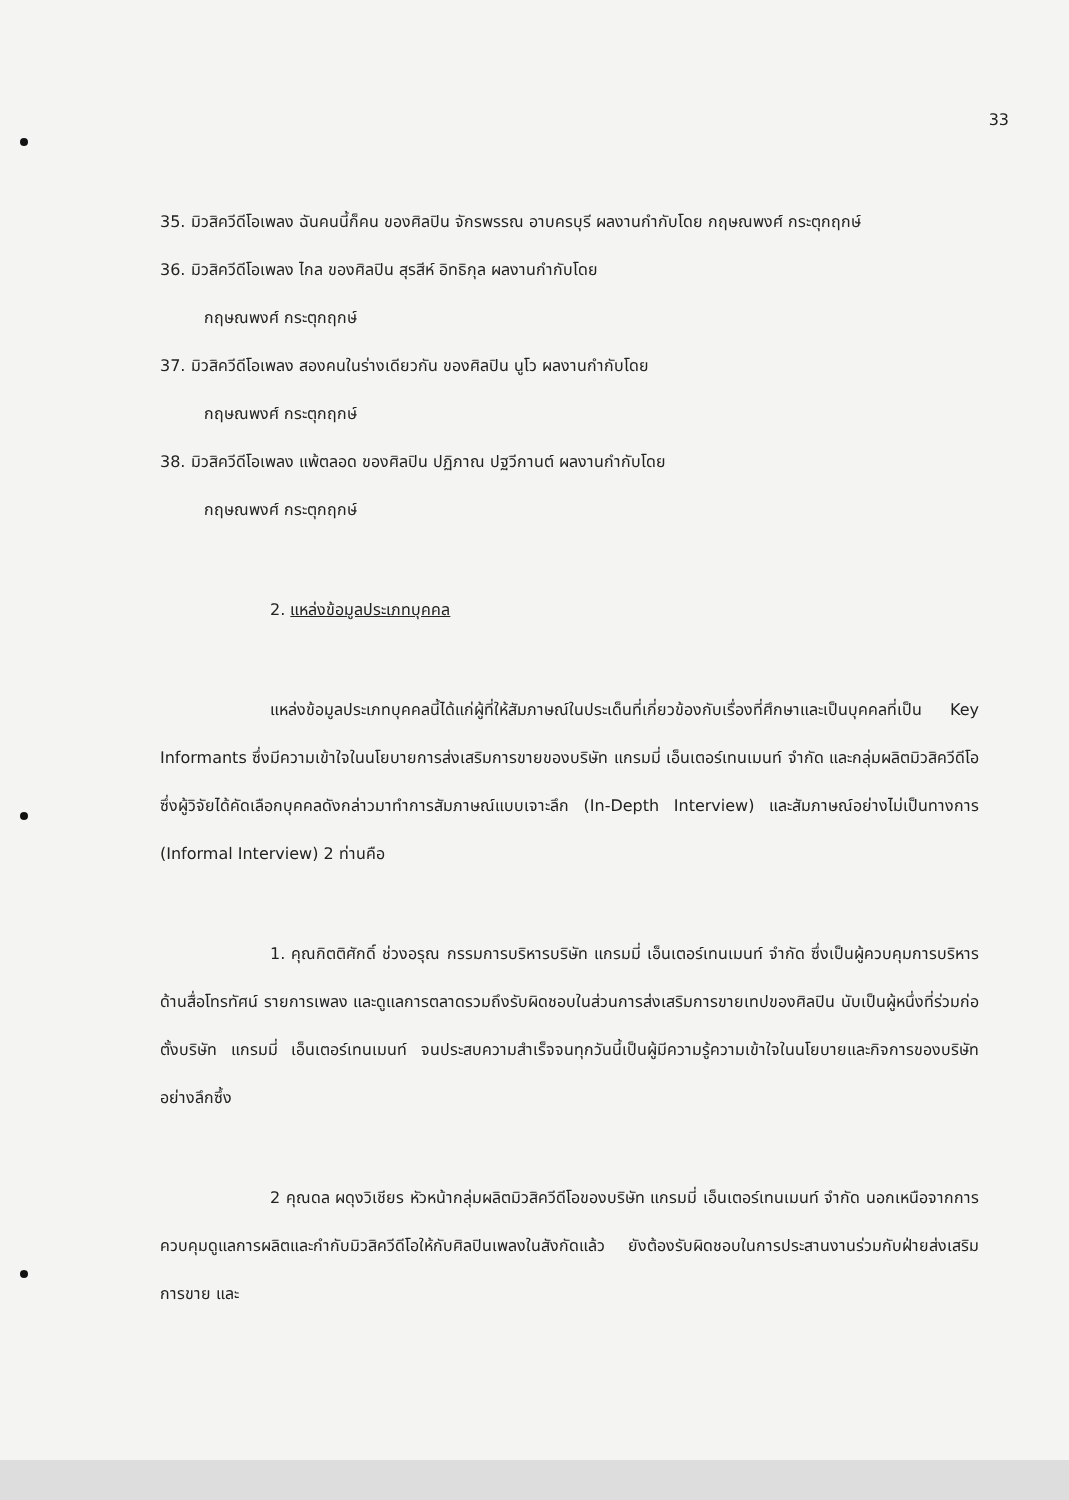33
35. มิวสิควีดีโอเพลง ฉันคนนี้ก็คน ของศิลปิน จักรพรรณ อาบครบุรี ผลงานกำกับโดย กฤษณพงศ์ กระตุกฤกษ์
36. มิวสิควีดีโอเพลง ไกล ของศิลปิน สุรสีห์ อิทธิกุล ผลงานกำกับโดย
กฤษณพงศ์ กระตุกฤกษ์
37. มิวสิควีดีโอเพลง สองคนในร่างเดียวกัน ของศิลปิน นูโว ผลงานกำกับโดย
กฤษณพงศ์ กระตุกฤกษ์
38. มิวสิควีดีโอเพลง แพ้ตลอด ของศิลปิน ปฏิภาณ ปฐวีกานต์ ผลงานกำกับโดย
กฤษณพงศ์ กระตุกฤกษ์
2. แหล่งข้อมูลประเภทบุคคล
แหล่งข้อมูลประเภทบุคคลนี้ได้แก่ผู้ที่ให้สัมภาษณ์ในประเด็นที่เกี่ยวข้องกับเรื่องที่ศึกษาและเป็นบุคคลที่เป็น Key Informants ซึ่งมีความเข้าใจในนโยบายการส่งเสริมการขายของบริษัท แกรมมี่ เอ็นเตอร์เทนเมนท์ จำกัด และกลุ่มผลิตมิวสิควีดีโอ ซึ่งผู้วิจัยได้คัดเลือกบุคคลดังกล่าวมาทำการสัมภาษณ์แบบเจาะลึก (In-Depth Interview) และสัมภาษณ์อย่างไม่เป็นทางการ (Informal Interview) 2 ท่านคือ
1. คุณกิตติศักดิ์ ช่วงอรุณ กรรมการบริหารบริษัท แกรมมี่ เอ็นเตอร์เทนเมนท์ จำกัด ซึ่งเป็นผู้ควบคุมการบริหารด้านสื่อโทรทัศน์ รายการเพลง และดูแลการตลาดรวมถึงรับผิดชอบในส่วนการส่งเสริมการขายเทปของศิลปิน นับเป็นผู้หนึ่งที่ร่วมก่อตั้งบริษัท แกรมมี่ เอ็นเตอร์เทนเมนท์ จนประสบความสำเร็จจนทุกวันนี้เป็นผู้มีความรู้ความเข้าใจในนโยบายและกิจการของบริษัทอย่างลึกซึ้ง
2 คุณดล ผดุงวิเชียร หัวหน้ากลุ่มผลิตมิวสิควีดีโอของบริษัท แกรมมี่ เอ็นเตอร์เทนเมนท์ จำกัด นอกเหนือจากการควบคุมดูแลการผลิตและกำกับมิวสิควีดีโอให้กับศิลปินเพลงในสังกัดแล้ว ยังต้องรับผิดชอบในการประสานงานร่วมกับฝ่ายส่งเสริมการขาย และ